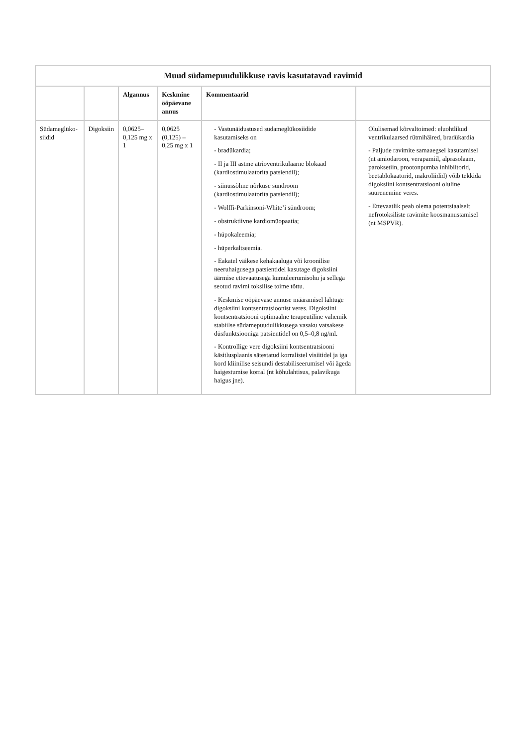Muud südamepuudulikkuse ravis kasutatavad ravimid
| | | Algannus | Keskmine ööpäevane annus | Kommentaarid | |
| --- | --- | --- | --- | --- | --- |
| Südameglüko-siidid | Digoksiin | 0,0625–0,125 mg x 1 | 0,0625 (0,125) – 0,25 mg x 1 | - Vastunäidustused südameglükosiidide kasutamiseks on - bradükardia; - II ja III astme atrioventrikulaarne blokaad (kardiostimulaatorita patsiendil); - siinussõlme nõrkuse sündroom (kardiostimulaatorita patsiendil); - Wolffi-Parkinsoni-White’i sündroom; - obstruktiivne kardiomüopaatia; - hüpokaleemia; - hüperkaltseemia. - Eakatel väikese kehakaaluga või kroonilise neeruhaigusega patsientidel kasutage digoksiini äärmise ettevaatusega kumuleerumisohu ja sellega seotud ravimi toksilise toime tõttu. - Keskmise ööpäevase annuse määramisel lähtuge digoksiini kontsentratsioonist veres. Digoksiini kontsentratsiooni optimaalne terapeutiline vahemik stabiilse südamepuudulikkusega vasaku vatsakese düsfunktsiooniga patsientidel on 0,5–0,8 ng/ml. - Kontrollige vere digoksiini kontsentratsiooni käsitlusplaanis sätestatud korralistel visiitidel ja iga kord kliinilise seisundi destabiliseerumisel või ägeda haigestumise korral (nt kõhulahtisus, palavikuga haigus jne). | Olulisemad kõrvaltoimed: eluohtlikud ventrikulaarsed rütmihäired, bradükardia - Paljude ravimite samaaegsel kasutamisel (nt amiodaroon, verapamiil, alprasolaam, paroksetiin, prootonpumba inhibiitorid, beetablokaatorid, makroliidid) võib tekkida digoksiini kontsentratsiooni oluline suurenemine veres. - Ettevaatlik peab olema potentsiaalselt nefrotoksiliste ravimite koosmanustamisel (nt MSPVR). |